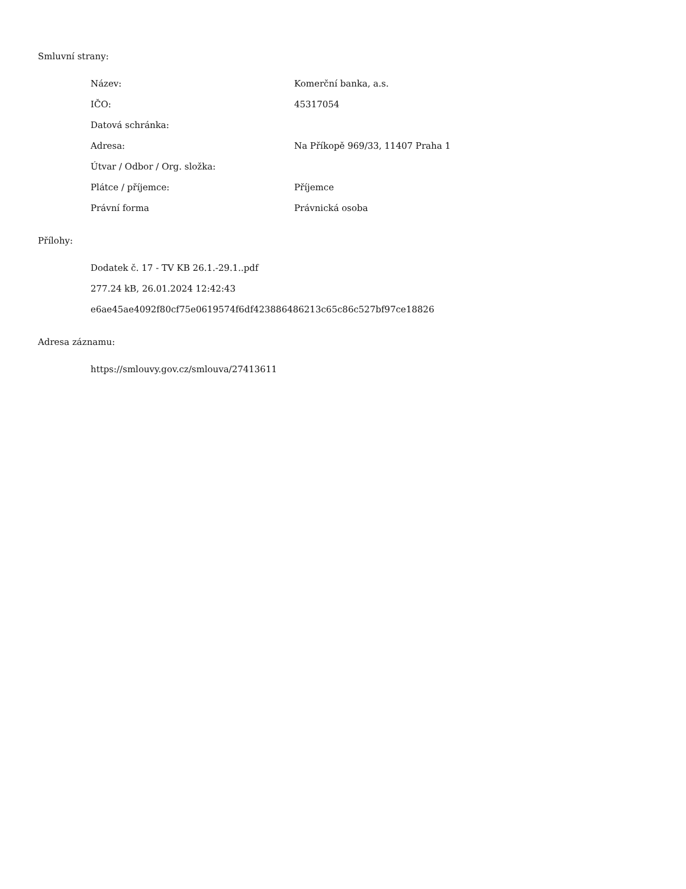Smluvní strany:
| Název: | Komerční banka, a.s. |
| IČO: | 45317054 |
| Datová schránka: | |
| Adresa: | Na Příkopě 969/33, 11407 Praha 1 |
| Útvar / Odbor / Org. složka: | |
| Plátce / příjemce: | Příjemce |
| Právní forma | Právnická osoba |
Přílohy:
Dodatek č. 17 - TV KB 26.1.-29.1..pdf
277.24 kB, 26.01.2024 12:42:43
e6ae45ae4092f80cf75e0619574f6df423886486213c65c86c527bf97ce18826
Adresa záznamu:
https://smlouvy.gov.cz/smlouva/27413611